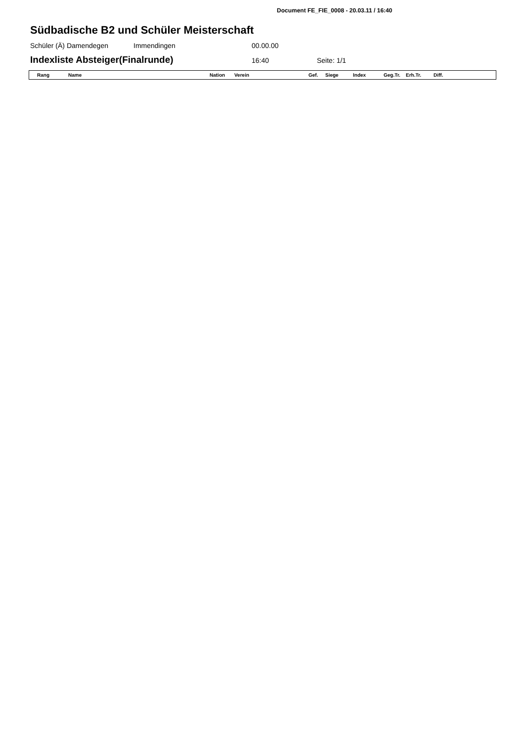Document FE_FIE_0008 - 20.03.11 / 16:40
Südbadische B2 und Schüler Meisterschaft
Schüler (Ä) Damendegen Immendingen 00.00.00
Indexliste Absteiger(Finalrunde)
16:40 Seite: 1/1
| Rang | Name | Nation | Verein | Gef. | Siege | Index | Geg.Tr. | Erh.Tr. | Diff. |
| --- | --- | --- | --- | --- | --- | --- | --- | --- | --- |